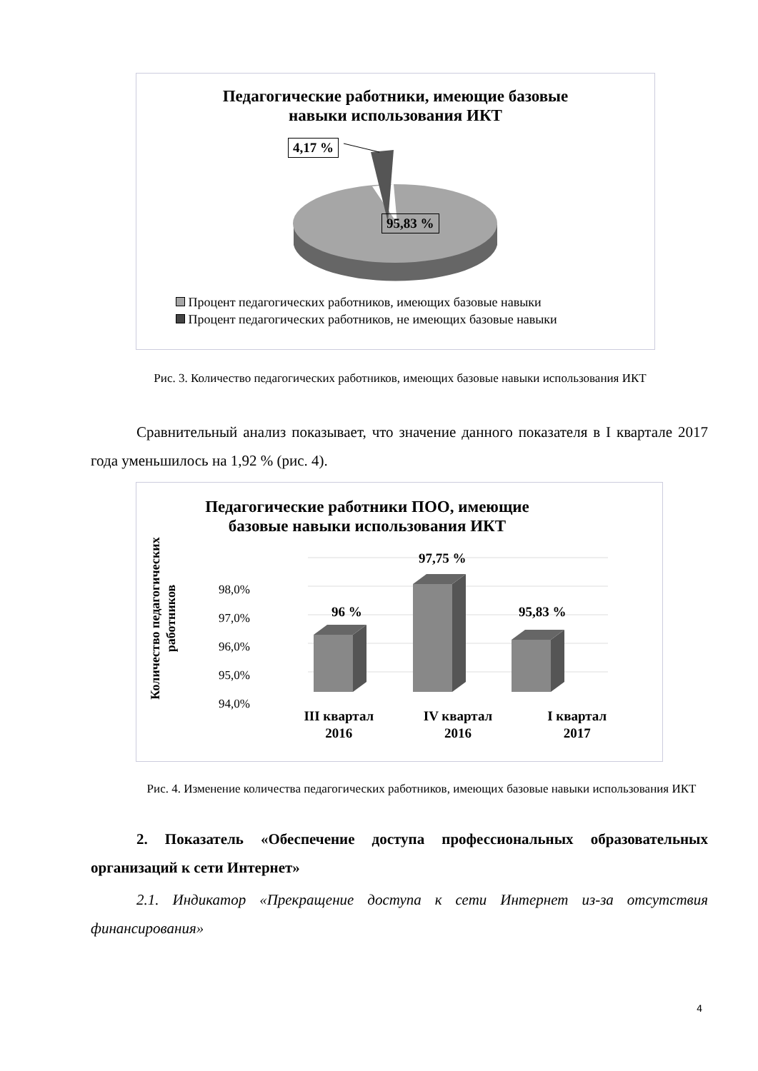Педагогические работники, имеющие базовые
навыки использования ИКТ
4,17 %
95,83 %
Процент педагогических работников, имеющих базовые навыки
Процент педагогических работников, не имеющих базовые навыки
Рис. 3. Количество педагогических работников, имеющих базовые навыки использования ИКТ
Сравнительный анализ показывает, что значение данного показателя в I квартале 2017 года уменьшилось на 1,92 % (рис. 4).
Педагогические работники ПОО, имеющие
базовые навыки использования ИКТ
Количество педагогических работников
98,0%
97,0%
96,0%
95,0%
94,0%
96 %
97,75 %
95,83 %
III квартал
2016
IV квартал
2016
I квартал
2017
Рис. 4. Изменение количества педагогических работников, имеющих базовые навыки использования ИКТ
2. Показатель «Обеспечение доступа профессиональных образовательных организаций к сети Интернет»
2.1. Индикатор «Прекращение доступа к сети Интернет из-за отсутствия финансирования»
4